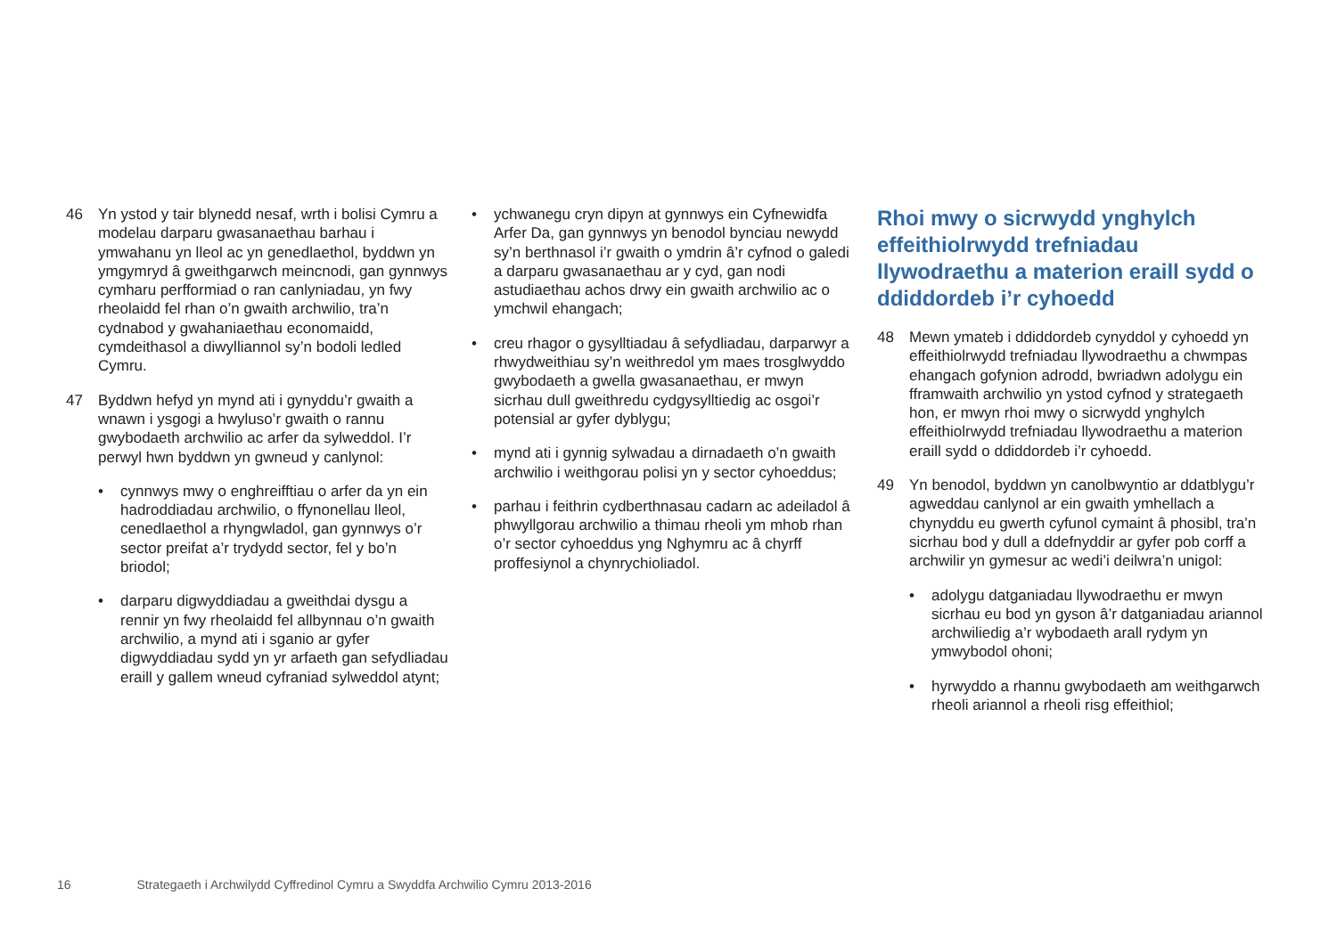46 Yn ystod y tair blynedd nesaf, wrth i bolisi Cymru a modelau darparu gwasanaethau barhau i ymwahanu yn lleol ac yn genedlaethol, byddwn yn ymgymryd â gweithgarwch meincnodi, gan gynnwys cymharu perfformiad o ran canlyniadau, yn fwy rheolaidd fel rhan o’n gwaith archwilio, tra’n cydnabod y gwahaniaethau economaidd, cymdeithasol a diwylliannol sy’n bodoli ledled Cymru.
47 Byddwn hefyd yn mynd ati i gynyddu’r gwaith a wnawn i ysgogi a hwyluso’r gwaith o rannu gwybodaeth archwilio ac arfer da sylweddol. I’r perwyl hwn byddwn yn gwneud y canlynol:
• cynnwys mwy o enghreifftiau o arfer da yn ein hadroddiadau archwilio, o ffynonellau lleol, cenedlaethol a rhyngwladol, gan gynnwys o’r sector preifat a’r trydydd sector, fel y bo’n briodol;
• darparu digwyddiadau a gweithdai dysgu a rennir yn fwy rheolaidd fel allbynnau o’n gwaith archwilio, a mynd ati i sganio ar gyfer digwyddiadau sydd yn yr arfaeth gan sefydliadau eraill y gallem wneud cyfraniad sylweddol atynt;
• ychwanegu cryn dipyn at gynnwys ein Cyfnewidfa Arfer Da, gan gynnwys yn benodol bynciau newydd sy’n berthnasol i’r gwaith o ymdrin â’r cyfnod o galedi a darparu gwasanaethau ar y cyd, gan nodi astudiaethau achos drwy ein gwaith archwilio ac o ymchwil ehangach;
• creu rhagor o gysylltiadau â sefydliadau, darparwyr a rhwydweithiau sy’n weithredol ym maes trosglwyddo gwybodaeth a gwella gwasanaethau, er mwyn sicrhau dull gweithredu cydgysylltiedig ac osgoi’r potensial ar gyfer dyblygu;
• mynd ati i gynnig sylwadau a dirnadaeth o’n gwaith archwilio i weithgorau polisi yn y sector cyhoeddus;
• parhau i feithrin cydberthnasau cadarn ac adeiladol â phwyllgorau archwilio a thimau rheoli ym mhob rhan o’r sector cyhoeddus yng Nghymru ac â chyrff proffesiynol a chynrychioliadol.
Rhoi mwy o sicrwydd ynghylch effeithiolrwydd trefniadau llywodraethu a materion eraill sydd o ddiddordeb i’r cyhoedd
48 Mewn ymateb i ddiddordeb cynyddol y cyhoedd yn effeithiolrwydd trefniadau llywodraethu a chwmpas ehangach gofynion adrodd, bwriadwn adolygu ein fframwaith archwilio yn ystod cyfnod y strategaeth hon, er mwyn rhoi mwy o sicrwydd ynghylch effeithiolrwydd trefniadau llywodraethu a materion eraill sydd o ddiddordeb i’r cyhoedd.
49 Yn benodol, byddwn yn canolbwyntio ar ddatblygu’r agweddau canlynol ar ein gwaith ymhellach a chynyddu eu gwerth cyfunol cymaint â phosibl, tra’n sicrhau bod y dull a ddefnyddir ar gyfer pob corff a archwilir yn gymesur ac wedi’i deilwra’n unigol:
• adolygu datganiadau llywodraethu er mwyn sicrhau eu bod yn gyson â’r datganiadau ariannol archwiliedig a’r wybodaeth arall rydym yn ymwybodol ohoni;
• hyrwyddo a rhannu gwybodaeth am weithgarwch rheoli ariannol a rheoli risg effeithiol;
16 Strategaeth i Archwilydd Cyffredinol Cymru a Swyddfa Archwilio Cymru 2013-2016